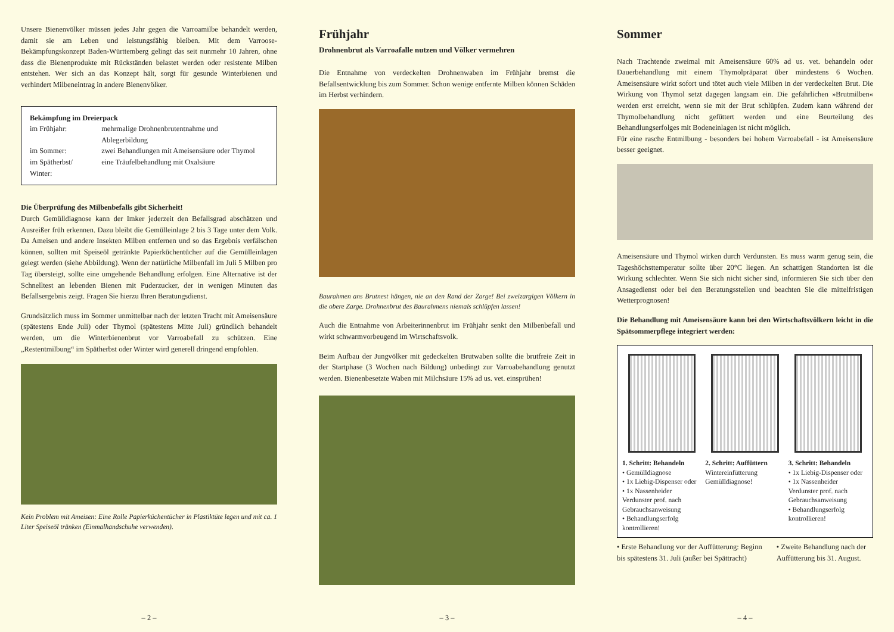Unsere Bienenvölker müssen jedes Jahr gegen die Varroamilbe behandelt werden, damit sie am Leben und leistungsfähig bleiben. Mit dem Varroose-Bekämpfungskonzept Baden-Württemberg gelingt das seit nunmehr 10 Jahren, ohne dass die Bienenprodukte mit Rückständen belastet werden oder resistente Milben entstehen. Wer sich an das Konzept hält, sorgt für gesunde Winterbienen und verhindert Milbeneintrag in andere Bienenvölker.
Bekämpfung im Dreierpack
| im Frühjahr: | mehrmalige Drohnenbrutentnahme und Ablegerbildung |
| im Sommer: | zwei Behandlungen mit Ameisensäure oder Thymol |
| im Spätherbst/ Winter: | eine Träufelbehandlung mit Oxalsäure |
Die Überprüfung des Milbenbefalls gibt Sicherheit!
Durch Gemülldiagnose kann der Imker jederzeit den Befallsgrad abschätzen und Ausreißer früh erkennen. Dazu bleibt die Gemülleinlage 2 bis 3 Tage unter dem Volk. Da Ameisen und andere Insekten Milben entfernen und so das Ergebnis verfälschen können, sollten mit Speiseöl getränkte Papierküchentücher auf die Gemülleinlagen gelegt werden (siehe Abbildung). Wenn der natürliche Milbenfall im Juli 5 Milben pro Tag übersteigt, sollte eine umgehende Behandlung erfolgen. Eine Alternative ist der Schnelltest an lebenden Bienen mit Puderzucker, der in wenigen Minuten das Befallsergebnis zeigt. Fragen Sie hierzu Ihren Beratungsdienst.
Grundsätzlich muss im Sommer unmittelbar nach der letzten Tracht mit Ameisensäure (spätestens Ende Juli) oder Thymol (spätestens Mitte Juli) gründlich behandelt werden, um die Winterbienenbrut vor Varroabefall zu schützen. Eine „Restentmilbung“ im Spätherbst oder Winter wird generell dringend empfohlen.
Kein Problem mit Ameisen: Eine Rolle Papierküchentücher in Plastiktüte legen und mit ca. 1 Liter Speiseöl tränken (Einmalhandschuhe verwenden).
– 2 –
Frühjahr
Drohnenbrut als Varroafalle nutzen und Völker vermehren
Die Entnahme von verdeckelten Drohnenwaben im Frühjahr bremst die Befallsentwicklung bis zum Sommer. Schon wenige entfernte Milben können Schäden im Herbst verhindern.
Baurahmen ans Brutnest hängen, nie an den Rand der Zarge! Bei zweizargigen Völkern in die obere Zarge. Drohnenbrut des Baurahmens niemals schlüpfen lassen!
Auch die Entnahme von Arbeiterinnenbrut im Frühjahr senkt den Milbenbefall und wirkt schwarmvorbeugend im Wirtschaftsvolk.
Beim Aufbau der Jungvölker mit gedeckelten Brutwaben sollte die brutfreie Zeit in der Startphase (3 Wochen nach Bildung) unbedingt zur Varroabehandlung genutzt werden. Bienenbesetzte Waben mit Milchsäure 15% ad us. vet. einsprühen!
– 3 –
Sommer
Nach Trachtende zweimal mit Ameisensäure 60% ad us. vet. behandeln oder Dauerbehandlung mit einem Thymolpräparat über mindestens 6 Wochen. Ameisensäure wirkt sofort und tötet auch viele Milben in der verdeckelten Brut. Die Wirkung von Thymol setzt dagegen langsam ein. Die gefährlichen »Brutmilben« werden erst erreicht, wenn sie mit der Brut schlüpfen. Zudem kann während der Thymolbehandlung nicht gefüttert werden und eine Beurteilung des Behandlungserfolges mit Bodeneinlagen ist nicht möglich.
Für eine rasche Entmilbung - besonders bei hohem Varroabefall - ist Ameisensäure besser geeignet.
Ameisensäure und Thymol wirken durch Verdunsten. Es muss warm genug sein, die Tageshöchsttemperatur sollte über 20°C liegen. An schattigen Standorten ist die Wirkung schlechter. Wenn Sie sich nicht sicher sind, informieren Sie sich über den Ansagedienst oder bei den Beratungsstellen und beachten Sie die mittelfristigen Wetterprognosen!
Die Behandlung mit Ameisensäure kann bei den Wirtschaftsvölkern leicht in die Spätsommerpflege integriert werden:
1. Schritt: Behandeln
• Gemülldiagnose
• 1x Liebig-Dispenser oder
• 1x Nassenheider Verdunster prof. nach Gebrauchsanweisung
• Behandlungserfolg kontrollieren!
2. Schritt: Auffüttern
Wintereinfütterung Gemülldiagnose!
3. Schritt: Behandeln
• 1x Liebig-Dispenser oder
• 1x Nassenheider Verdunster prof. nach Gebrauchsanweisung
• Behandlungserfolg kontrollieren!
• Erste Behandlung vor der Auffütterung: Beginn bis spätestens 31. Juli (außer bei Spättracht)
• Zweite Behandlung nach der Auffütterung bis 31. August.
– 4 –